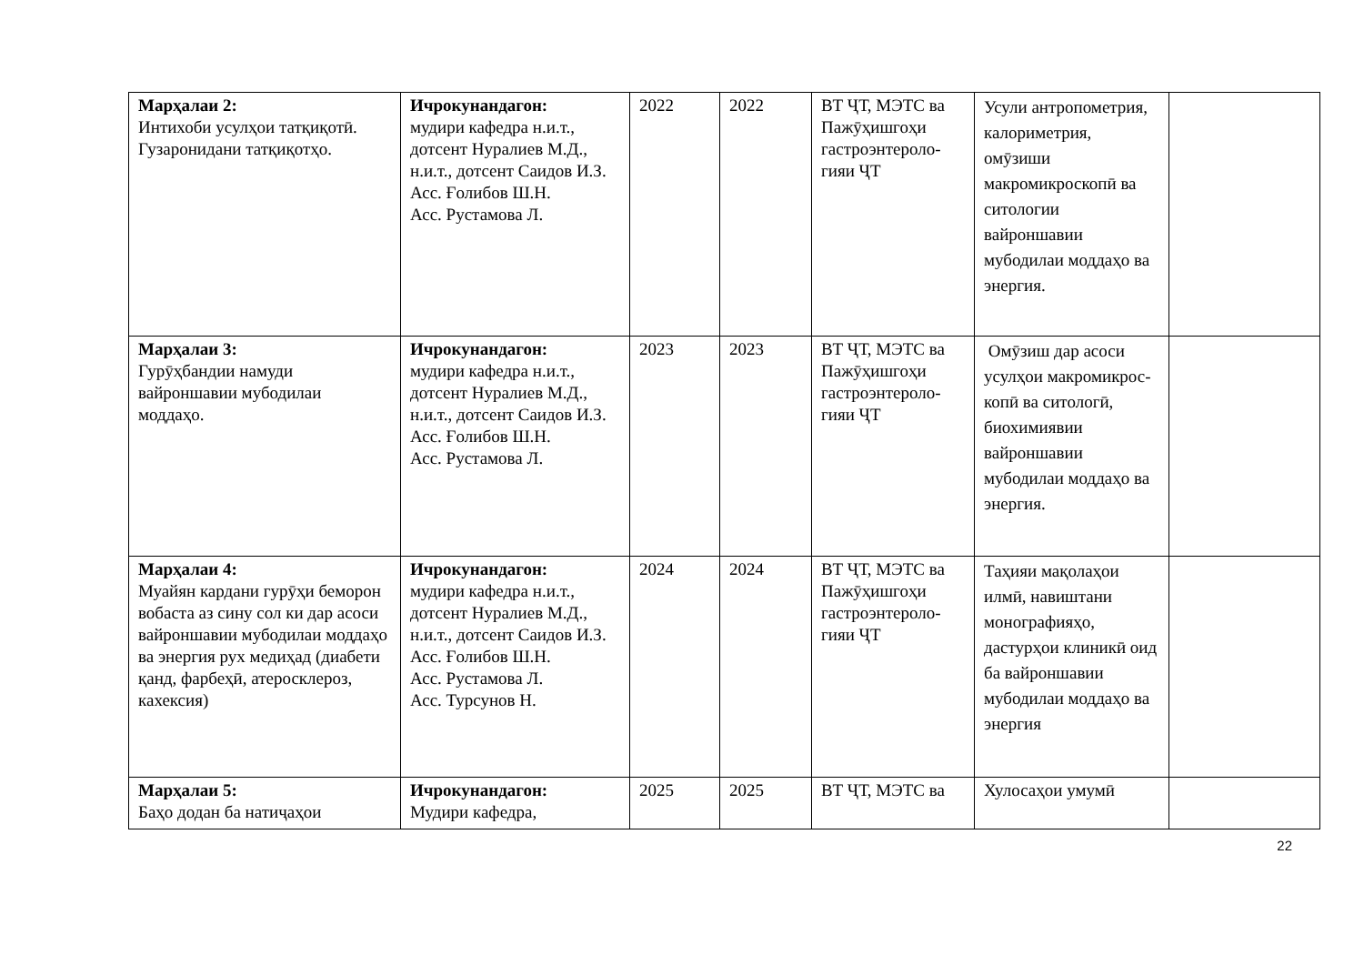| Марҳалаи 2: Интихоби усулҳои татқиқотӣ. Гузаронидани татқиқотҳо. | Ичрокунандагон: мудири кафедра н.и.т., дотсент Нуралиев М.Д., н.и.т., дотсент Саидов И.З. Асс. Ғолибов Ш.Н. Асс. Рустамова Л. | 2022 | 2022 | ВТ ҶТ, МЭТС ва Пажӯҳишгоҳи гастроэнтероло-гияи ҶТ | Усули антропометрия, калориметрия, омӯзиши макромикроскопӣ ва ситологии вайроншавии мубодилаи моддаҳо ва энергия. | |
| Марҳалаи 3: Гурӯҳбандии намуди вайроншавии мубодилаи моддаҳо. | Ичрокунандагон: мудири кафедра н.и.т., дотсент Нуралиев М.Д., н.и.т., дотсент Саидов И.З. Асс. Ғолибов Ш.Н. Асс. Рустамова Л. | 2023 | 2023 | ВТ ҶТ, МЭТС ва Пажӯҳишгоҳи гастроэнтероло-гияи ҶТ | Омӯзиш дар асоси усулҳои макромикрос-копӣ ва ситологӣ, биохимиявии вайроншавии мубодилаи моддаҳо ва энергия. | |
| Марҳалаи 4: Муайян кардани гурӯҳи беморон вобаста аз сину сол ки дар асоси вайроншавии мубодилаи моддаҳо ва энергия рух медиҳад (диабети қанд, фарбеҳӣ, атеросклероз, кахексия) | Ичрокунандагон: мудири кафедра н.и.т., дотсент Нуралиев М.Д., н.и.т., дотсент Саидов И.З. Асс. Ғолибов Ш.Н. Асс. Рустамова Л. Асс. Турсунов Н. | 2024 | 2024 | ВТ ҶТ, МЭТС ва Пажӯҳишгоҳи гастроэнтероло-гияи ҶТ | Таҳияи мақолаҳои илмӣ, навиштани монографияҳо, дастурҳои клиникӣ оид ба вайроншавии мубодилаи моддаҳо ва энергия | |
| Марҳалаи 5: Баҳо додан ба натиҷаҳои | Ичрокунандагон: Мудири кафедра, | 2025 | 2025 | ВТ ҶТ, МЭТС ва | Хулосаҳои умумӣ | |
22